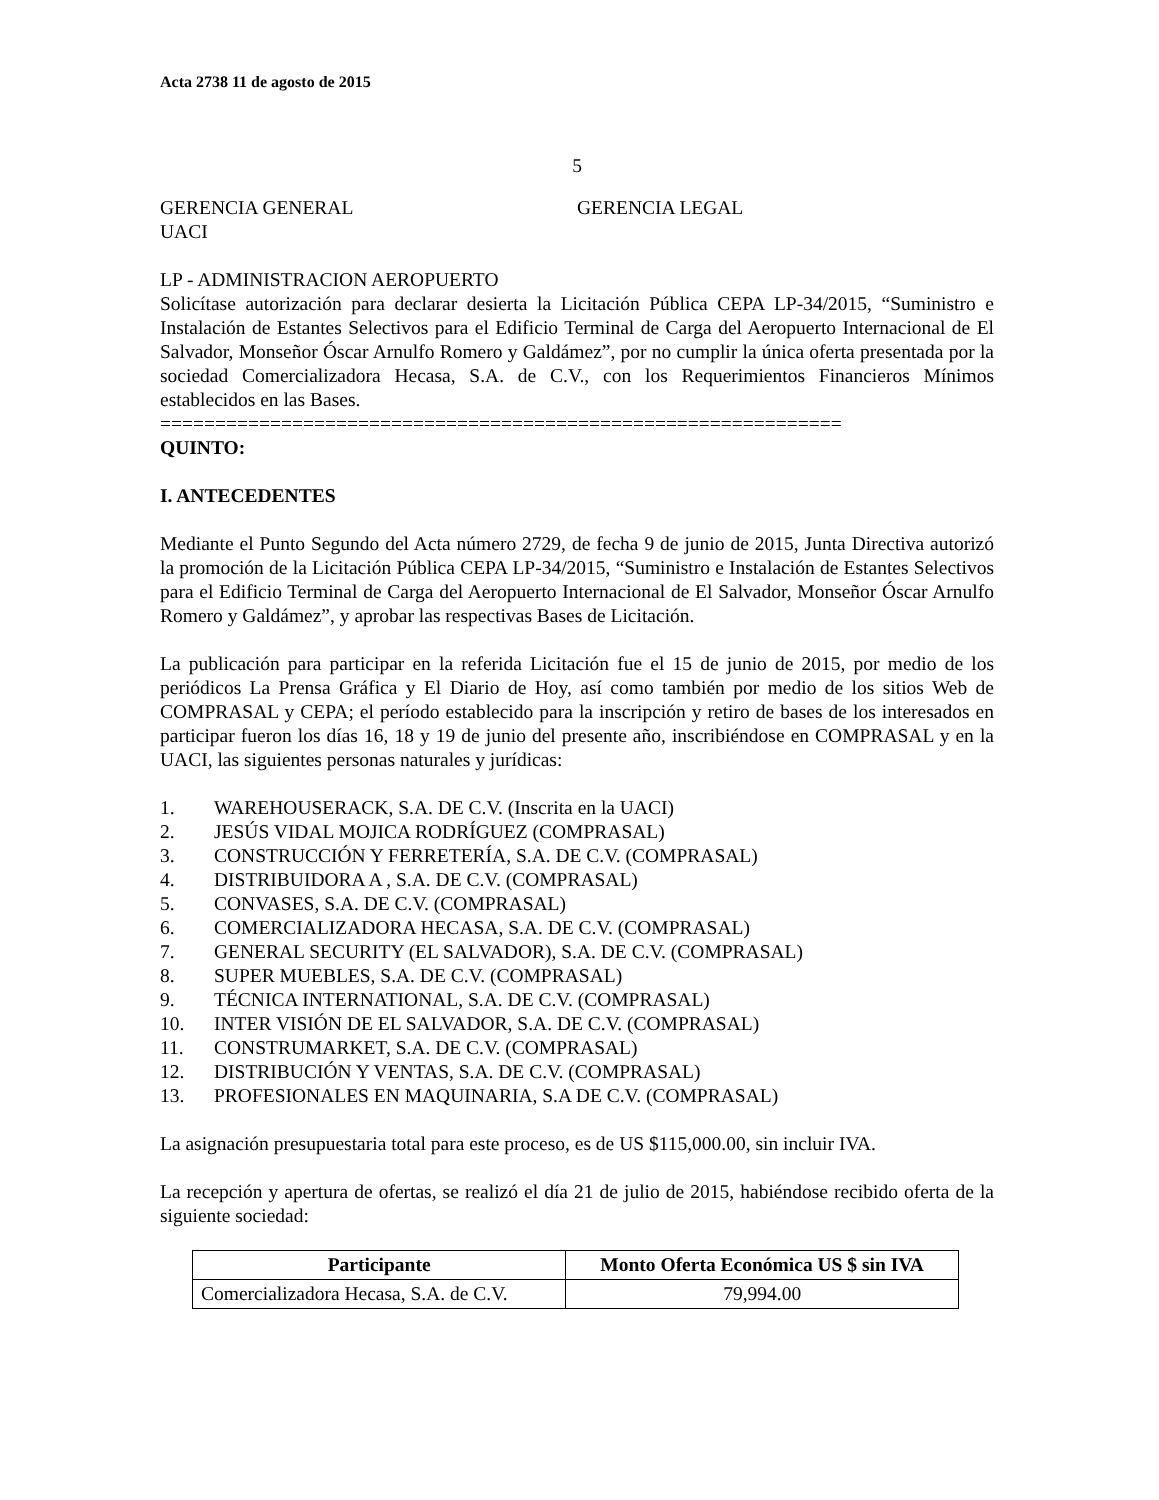Acta 2738 11 de agosto de 2015
5
GERENCIA GENERAL GERENCIA LEGAL
UACI
LP - ADMINISTRACION AEROPUERTO
Solicítase autorización para declarar desierta la Licitación Pública CEPA LP-34/2015, “Suministro e Instalación de Estantes Selectivos para el Edificio Terminal de Carga del Aeropuerto Internacional de El Salvador, Monseñor Óscar Arnulfo Romero y Galdámez”, por no cumplir la única oferta presentada por la sociedad Comercializadora Hecasa, S.A. de C.V., con los Requerimientos Financieros Mínimos establecidos en las Bases.
==============================================================
QUINTO:
I. ANTECEDENTES
Mediante el Punto Segundo del Acta número 2729, de fecha 9 de junio de 2015, Junta Directiva autorizó la promoción de la Licitación Pública CEPA LP-34/2015, “Suministro e Instalación de Estantes Selectivos para el Edificio Terminal de Carga del Aeropuerto Internacional de El Salvador, Monseñor Óscar Arnulfo Romero y Galdámez”, y aprobar las respectivas Bases de Licitación.
La publicación para participar en la referida Licitación fue el 15 de junio de 2015, por medio de los periódicos La Prensa Gráfica y El Diario de Hoy, así como también por medio de los sitios Web de COMPRASAL y CEPA; el período establecido para la inscripción y retiro de bases de los interesados en participar fueron los días 16, 18 y 19 de junio del presente año, inscribiéndose en COMPRASAL y en la UACI, las siguientes personas naturales y jurídicas:
1. WAREHOUSERACK, S.A. DE C.V. (Inscrita en la UACI)
2. JESÚS VIDAL MOJICA RODRÍGUEZ (COMPRASAL)
3. CONSTRUCCIÓN Y FERRETERÍA, S.A. DE C.V. (COMPRASAL)
4. DISTRIBUIDORA A , S.A. DE C.V. (COMPRASAL)
5. CONVASES, S.A. DE C.V. (COMPRASAL)
6. COMERCIALIZADORA HECASA, S.A. DE C.V. (COMPRASAL)
7. GENERAL SECURITY (EL SALVADOR), S.A. DE C.V. (COMPRASAL)
8. SUPER MUEBLES, S.A. DE C.V. (COMPRASAL)
9. TÉCNICA INTERNATIONAL, S.A. DE C.V. (COMPRASAL)
10. INTER VISIÓN DE EL SALVADOR, S.A. DE C.V. (COMPRASAL)
11. CONSTRUMARKET, S.A. DE C.V. (COMPRASAL)
12. DISTRIBUCIÓN Y VENTAS, S.A. DE C.V. (COMPRASAL)
13. PROFESIONALES EN MAQUINARIA, S.A DE C.V. (COMPRASAL)
La asignación presupuestaria total para este proceso, es de US $115,000.00, sin incluir IVA.
La recepción y apertura de ofertas, se realizó el día 21 de julio de 2015, habiéndose recibido oferta de la siguiente sociedad:
| Participante | Monto Oferta Económica US $ sin IVA |
| --- | --- |
| Comercializadora Hecasa, S.A. de C.V. | 79,994.00 |